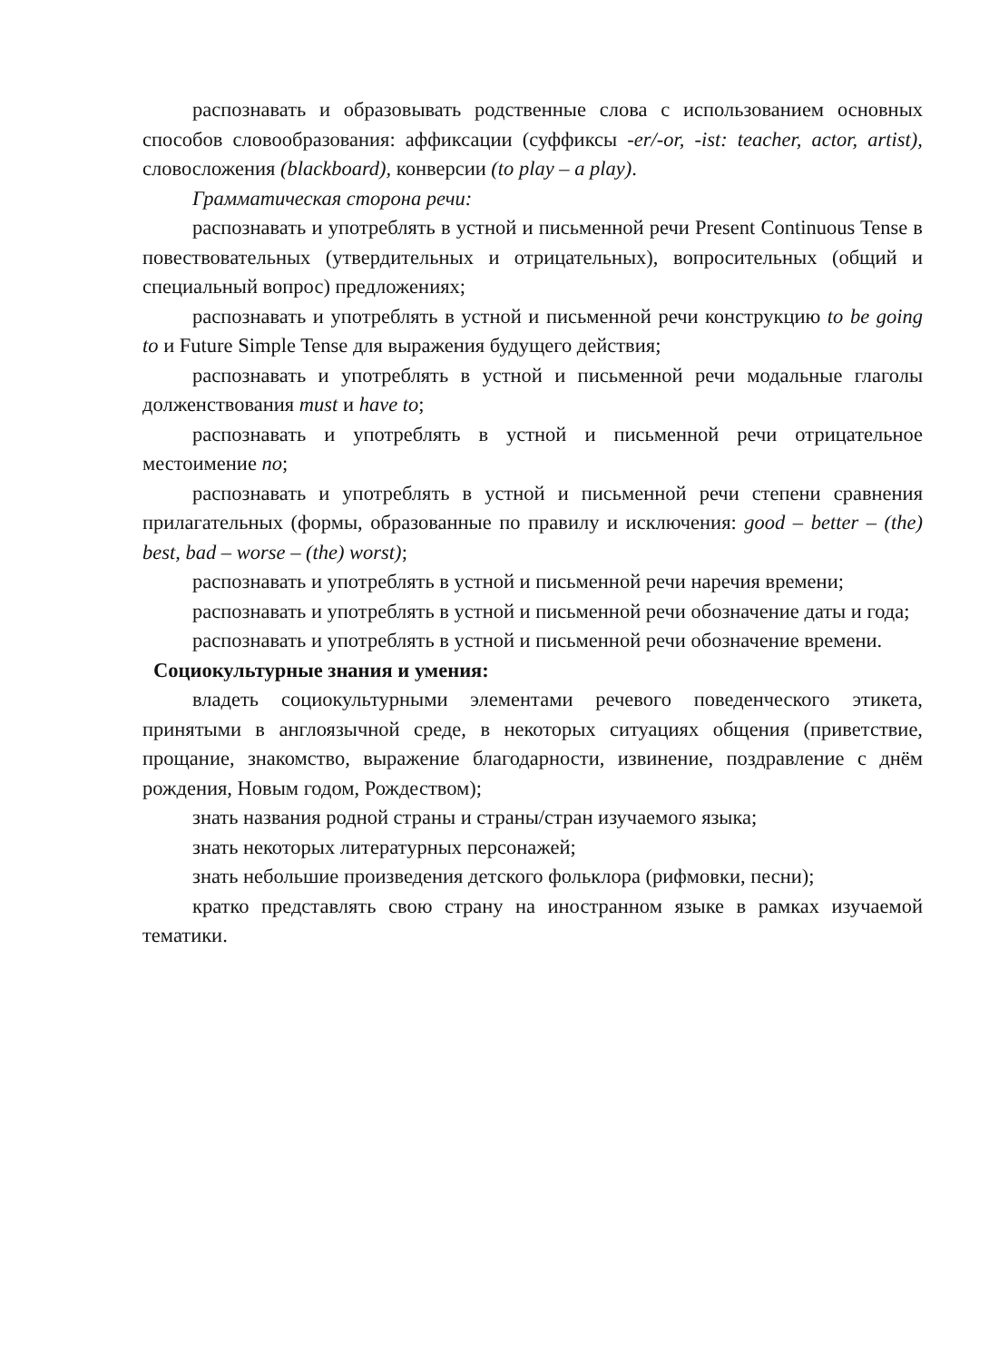распознавать и образовывать родственные слова с использованием основных способов словообразования: аффиксации (суффиксы -er/-or, -ist: teacher, actor, artist), словосложения (blackboard), конверсии (to play – a play).
Грамматическая сторона речи:
распознавать и употреблять в устной и письменной речи Present Continuous Tense в повествовательных (утвердительных и отрицательных), вопросительных (общий и специальный вопрос) предложениях;
распознавать и употреблять в устной и письменной речи конструкцию to be going to и Future Simple Tense для выражения будущего действия;
распознавать и употреблять в устной и письменной речи модальные глаголы долженствования must и have to;
распознавать и употреблять в устной и письменной речи отрицательное местоимение no;
распознавать и употреблять в устной и письменной речи степени сравнения прилагательных (формы, образованные по правилу и исключения: good – better – (the) best, bad – worse – (the) worst);
распознавать и употреблять в устной и письменной речи наречия времени;
распознавать и употреблять в устной и письменной речи обозначение даты и года;
распознавать и употреблять в устной и письменной речи обозначение времени.
Социокультурные знания и умения:
владеть социокультурными элементами речевого поведенческого этикета, принятыми в англоязычной среде, в некоторых ситуациях общения (приветствие, прощание, знакомство, выражение благодарности, извинение, поздравление с днём рождения, Новым годом, Рождеством);
знать названия родной страны и страны/стран изучаемого языка;
знать некоторых литературных персонажей;
знать небольшие произведения детского фольклора (рифмовки, песни);
кратко представлять свою страну на иностранном языке в рамках изучаемой тематики.